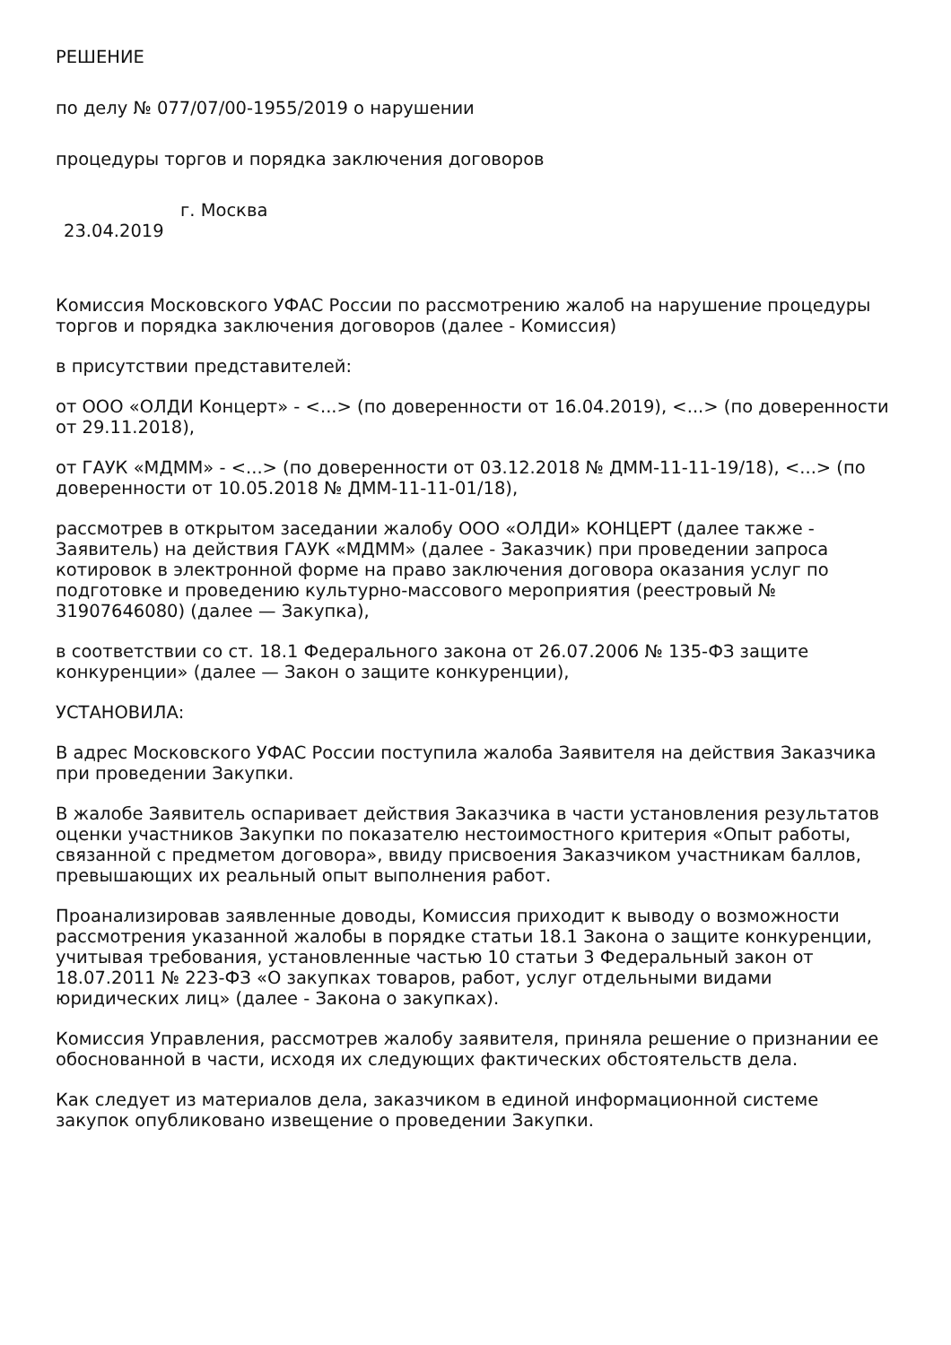РЕШЕНИЕ
по делу № 077/07/00-1955/2019 о нарушении
процедуры торгов и порядка заключения договоров
23.04.2019
г. Москва
Комиссия Московского УФАС России по рассмотрению жалоб на нарушение процедуры торгов и порядка заключения договоров (далее - Комиссия)
в присутствии представителей:
от ООО «ОЛДИ Концерт» - <...> (по доверенности от 16.04.2019), <...> (по доверенности от 29.11.2018),
от ГАУК «МДММ» - <...> (по доверенности от 03.12.2018 № ДММ-11-11-19/18), <...> (по доверенности от 10.05.2018 № ДММ-11-11-01/18),
рассмотрев в открытом заседании жалобу ООО «ОЛДИ» КОНЦЕРТ (далее также - Заявитель) на действия ГАУК «МДММ» (далее - Заказчик) при проведении запроса котировок в электронной форме на право заключения договора оказания услуг по подготовке и проведению культурно-массового мероприятия (реестровый № 31907646080) (далее — Закупка),
в соответствии со ст. 18.1 Федерального закона от 26.07.2006 № 135-ФЗ защите конкуренции» (далее — Закон о защите конкуренции),
УСТАНОВИЛА:
В адрес Московского УФАС России поступила жалоба Заявителя на действия Заказчика при проведении Закупки.
В жалобе Заявитель оспаривает действия Заказчика в части установления результатов оценки участников Закупки по показателю нестоимостного критерия «Опыт работы, связанной с предметом договора», ввиду присвоения Заказчиком участникам баллов, превышающих их реальный опыт выполнения работ.
Проанализировав заявленные доводы, Комиссия приходит к выводу о возможности рассмотрения указанной жалобы в порядке статьи 18.1 Закона о защите конкуренции, учитывая требования, установленные частью 10 статьи 3 Федеральный закон от 18.07.2011 № 223-ФЗ «О закупках товаров, работ, услуг отдельными видами юридических лиц» (далее - Закона о закупках).
Комиссия Управления, рассмотрев жалобу заявителя, приняла решение о признании ее обоснованной в части, исходя их следующих фактических обстоятельств дела.
Как следует из материалов дела, заказчиком в единой информационной системе закупок опубликовано извещение о проведении Закупки.